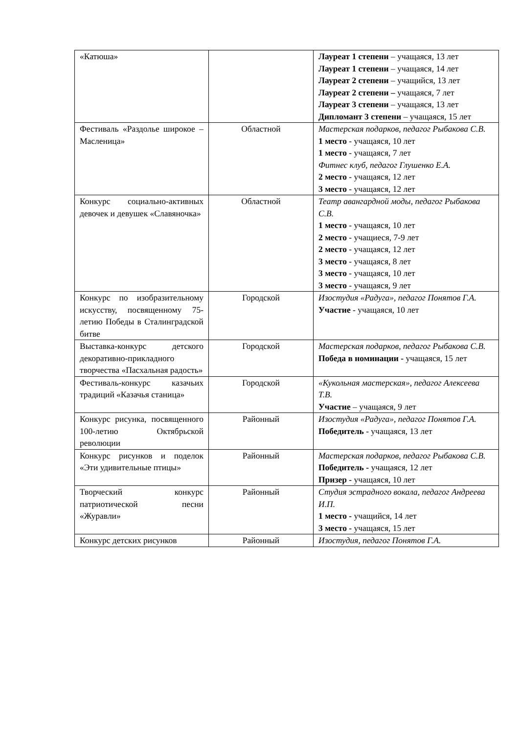| «Катюша» | | Лауреат 1 степени – учащаяся, 13 лет Лауреат 1 степени – учащаяся, 14 лет Лауреат 2 степени – учащийся, 13 лет Лауреат 2 степени – учащаяся, 7 лет Лауреат 3 степени – учащаяся, 13 лет Дипломант 3 степени – учащаяся, 15 лет |
| Фестиваль «Раздолье широкое – Масленица» | Областной | Мастерская подарков, педагог Рыбакова С.В. 1 место - учащаяся, 10 лет 1 место - учащаяся, 7 лет Фитнес клуб, педагог Глушенко Е.А. 2 место - учащаяся, 12 лет 3 место - учащаяся, 12 лет |
| Конкурс социально-активных девочек и девушек «Славяночка» | Областной | Театр авангардной моды, педагог Рыбакова С.В. 1 место - учащаяся, 10 лет 2 место - учащиеся, 7-9 лет 2 место - учащаяся, 12 лет 3 место - учащаяся, 8 лет 3 место - учащаяся, 10 лет 3 место - учащаяся, 9 лет |
| Конкурс по изобразительному искусству, посвященному 75-летию Победы в Сталинградской битве | Городской | Изостудия «Радуга», педагог Понятов Г.А. Участие - учащаяся, 10 лет |
| Выставка-конкурс детского декоративно-прикладного творчества «Пасхальная радость» | Городской | Мастерская подарков, педагог Рыбакова С.В. Победа в номинации - учащаяся, 15 лет |
| Фестиваль-конкурс казачьих традиций «Казачья станица» | Городской | «Кукольная мастерская», педагог Алексеева Т.В. Участие – учащаяся, 9 лет |
| Конкурс рисунка, посвященного 100-летию Октябрьской революции | Районный | Изостудия «Радуга», педагог Понятов Г.А. Победитель - учащаяся, 13 лет |
| Конкурс рисунков и поделок «Эти удивительные птицы» | Районный | Мастерская подарков, педагог Рыбакова С.В. Победитель - учащаяся, 12 лет Призер - учащаяся, 10 лет |
| Творческий конкурс патриотической песни «Журавли» | Районный | Студия эстрадного вокала, педагог Андреева И.П. 1 место - учащийся, 14 лет 3 место - учащаяся, 15 лет |
| Конкурс детских рисунков | Районный | Изостудия, педагог Понятов Г.А. |